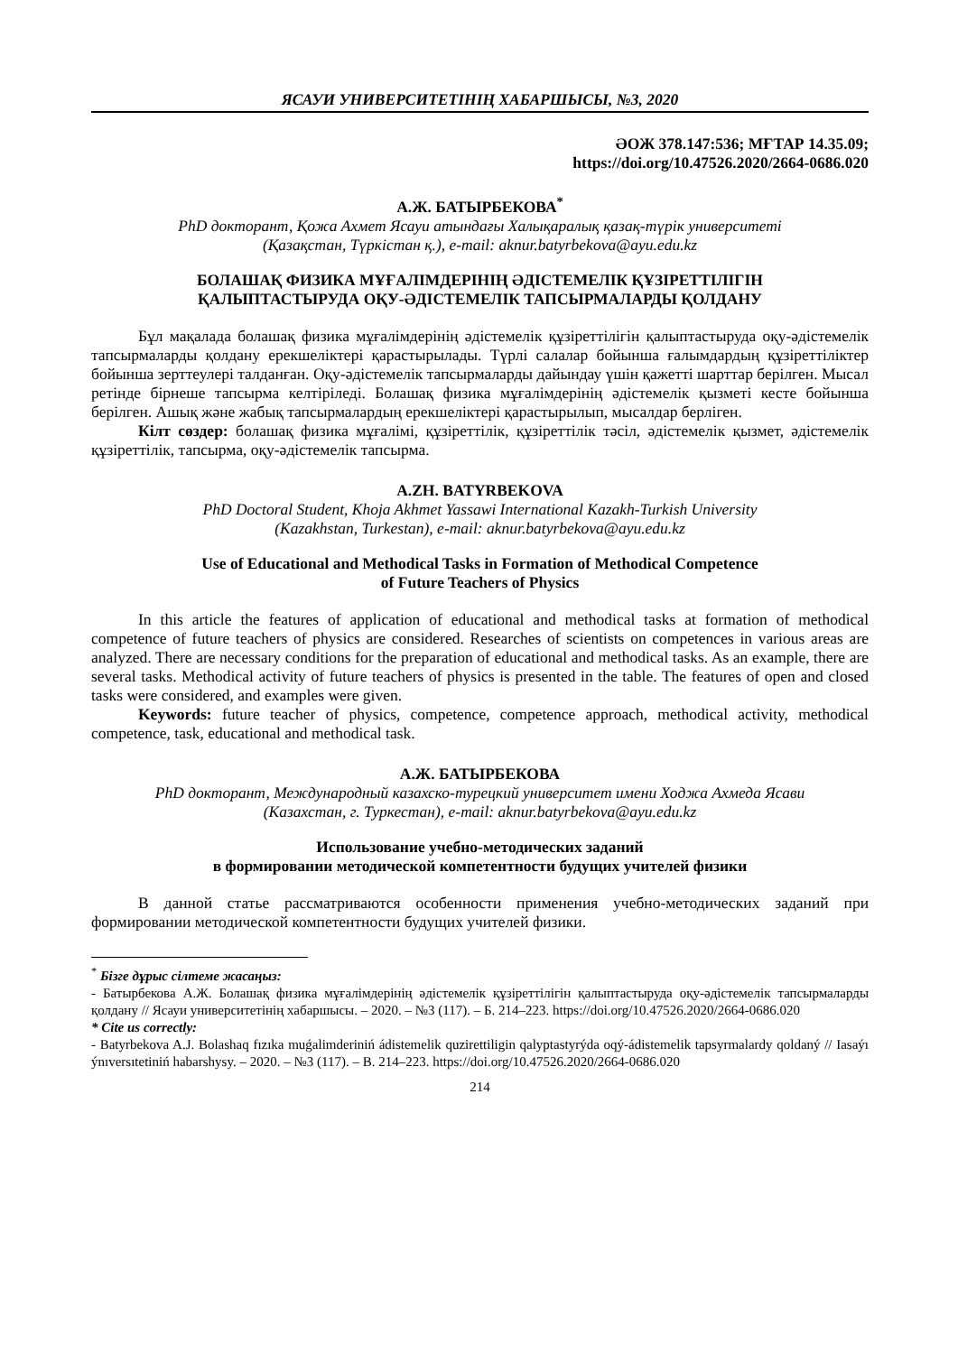ЯСАУИ УНИВЕРСИТЕТІНІҢ ХАБАРШЫСЫ, №3, 2020
ӘОЖ 378.147:536; МҒТАР 14.35.09;
https://doi.org/10.47526.2020/2664-0686.020
А.Ж. БАТЫРБЕКОВА<sup>*</sup>
PhD докторант, Қожа Ахмет Ясауи атындағы Халықаралық қазақ-түрік университеті
(Қазақстан, Түркістан қ.), e-mail: aknur.batyrbekova@ayu.edu.kz
БОЛАШАҚ ФИЗИКА МҰҒАЛІМДЕРІНІҢ ӘДІСТЕМЕЛІК ҚҰЗІРЕТТІЛІГІН
ҚАЛЫПТАСТЫРУДА ОҚУ-ӘДІСТЕМЕЛІК ТАПСЫРМАЛАРДЫ ҚОЛДАНУ
Бұл мақалада болашақ физика мұғалімдерінің әдістемелік құзіреттілігін қалыптастыруда оқу-әдістемелік тапсырмаларды қолдану ерекшеліктері қарастырылады. Түрлі салалар бойынша ғалымдардың құзіреттіліктер бойынша зерттеулері талданған. Оқу-әдістемелік тапсырмаларды дайындау үшін қажетті шарттар берілген. Мысал ретінде бірнеше тапсырма келтіріледі. Болашақ физика мұғалімдерінің әдістемелік қызметі кесте бойынша берілген. Ашық және жабық тапсырмалардың ерекшеліктері қарастырылып, мысалдар берліген.
Кілт сөздер: болашақ физика мұғалімі, құзіреттілік, құзіреттілік тәсіл, әдістемелік қызмет, әдістемелік құзіреттілік, тапсырма, оқу-әдістемелік тапсырма.
A.ZH. BATYRBEKOVA
PhD Doctoral Student, Khoja Akhmet Yassawi International Kazakh-Turkish University
(Kazakhstan, Turkestan), e-mail: aknur.batyrbekova@ayu.edu.kz
Use of Educational and Methodical Tasks in Formation of Methodical Competence
of Future Teachers of Physics
In this article the features of application of educational and methodical tasks at formation of methodical competence of future teachers of physics are considered. Researches of scientists on competences in various areas are analyzed. There are necessary conditions for the preparation of educational and methodical tasks. As an example, there are several tasks. Methodical activity of future teachers of physics is presented in the table. The features of open and closed tasks were considered, and examples were given.
Keywords: future teacher of physics, competence, competence approach, methodical activity, methodical competence, task, educational and methodical task.
А.Ж. БАТЫРБЕКОВА
PhD докторант, Международный казахско-турецкий университет имени Ходжа Ахмеда Ясави
(Казахстан, г. Туркестан), e-mail: aknur.batyrbekova@ayu.edu.kz
Использование учебно-методических заданий
в формировании методической компетентности будущих учителей физики
В данной статье рассматриваются особенности применения учебно-методических заданий при формировании методической компетентности будущих учителей физики.
<sup>*</sup> Бізге дұрыс сілтеме жасаңыз:
- Батырбекова А.Ж. Болашақ физика мұғалімдерінің әдістемелік құзіреттілігін қалыптастыруда оқу-әдістемелік тапсырмаларды қолдану // Ясауи университетінің хабаршысы. – 2020. – №3 (117). – Б. 214–223. https://doi.org/10.47526.2020/2664-0686.020
* Cite us correctly:
- Batyrbekova A.J. Bolashaq fızıka muǵalimderiniń ádistemelik quzirettiligin qalyptastyrýda oqý-ádistemelik tapsyrmalardy qoldaný // Iasaýı ýnıversıtetiniń habarshysy. – 2020. – №3 (117). – B. 214–223. https://doi.org/10.47526.2020/2664-0686.020
214